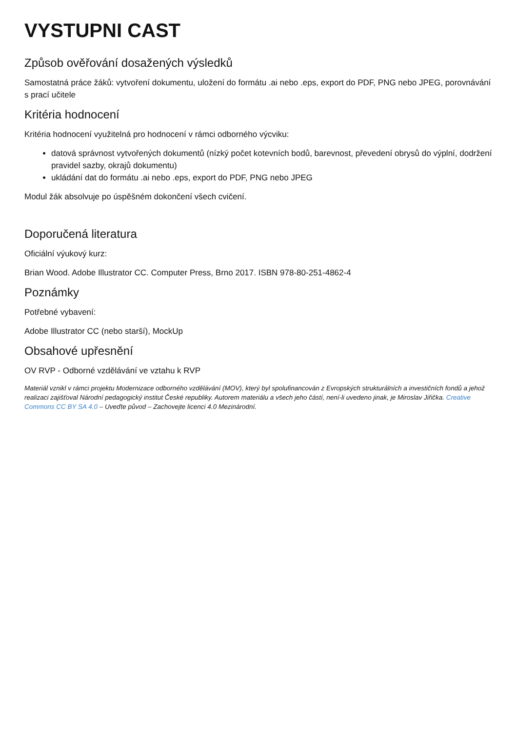VYSTUPNI CAST
Způsob ověřování dosažených výsledků
Samostatná práce žáků: vytvoření dokumentu, uložení do formátu .ai nebo .eps, export do PDF, PNG nebo JPEG, porovnávání s prací učitele
Kritéria hodnocení
Kritéria hodnocení využitelná pro hodnocení v rámci odborného výcviku:
datová správnost vytvořených dokumentů (nízký počet kotevních bodů, barevnost, převedení obrysů do výplní, dodržení pravidel sazby, okrajů dokumentu)
ukládání dat do formátu .ai nebo .eps, export do PDF, PNG nebo JPEG
Modul žák absolvuje po úspěšném dokončení všech cvičení.
Doporučená literatura
Oficiální výukový kurz:
Brian Wood. Adobe Illustrator CC. Computer Press, Brno 2017. ISBN 978-80-251-4862-4
Poznámky
Potřebné vybavení:
Adobe Illustrator CC (nebo starší), MockUp
Obsahové upřesnění
OV RVP - Odborné vzdělávání ve vztahu k RVP
Materiál vznikl v rámci projektu Modernizace odborného vzdělávání (MOV), který byl spolufinancován z Evropských strukturálních a investičních fondů a jehož realizaci zajišťoval Národní pedagogický institut České republiky. Autorem materiálu a všech jeho částí, není-li uvedeno jinak, je Miroslav Jiřička. Creative Commons CC BY SA 4.0 – Uveďte původ – Zachovejte licenci 4.0 Mezinárodní.